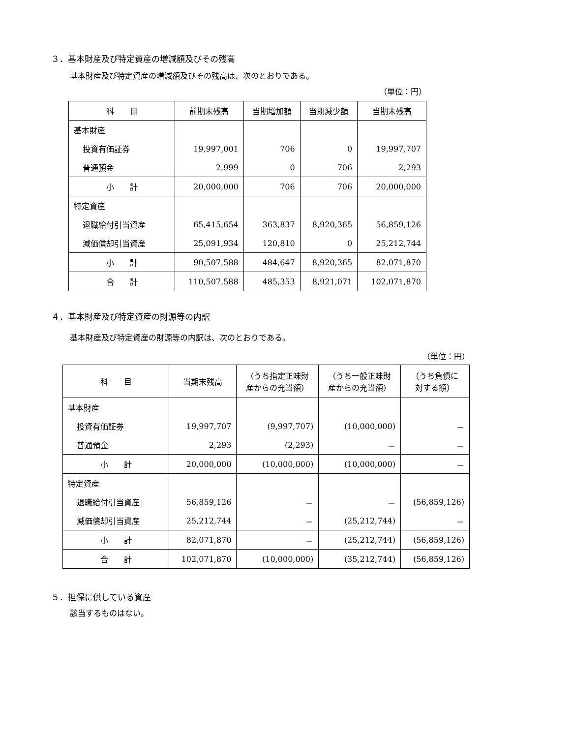３．基本財産及び特定資産の増減額及びその残高
基本財産及び特定資産の増減額及びその残高は、次のとおりである。
（単位：円）
| 科 目 | 前期末残高 | 当期増加額 | 当期減少額 | 当期末残高 |
| --- | --- | --- | --- | --- |
| 基本財産 | | | | |
| 投資有価証券 | 19,997,001 | 706 | 0 | 19,997,707 |
| 普通預金 | 2,999 | 0 | 706 | 2,293 |
| 小 計 | 20,000,000 | 706 | 706 | 20,000,000 |
| 特定資産 | | | | |
| 退職給付引当資産 | 65,415,654 | 363,837 | 8,920,365 | 56,859,126 |
| 減価償却引当資産 | 25,091,934 | 120,810 | 0 | 25,212,744 |
| 小 計 | 90,507,588 | 484,647 | 8,920,365 | 82,071,870 |
| 合 計 | 110,507,588 | 485,353 | 8,921,071 | 102,071,870 |
４．基本財産及び特定資産の財源等の内訳
基本財産及び特定資産の財源等の内訳は、次のとおりである。
（単位：円）
| 科 目 | 当期末残高 | （うち指定正味財 産からの充当額） | （うち一般正味財 産からの充当額） | （うち負債に 対する額） |
| --- | --- | --- | --- | --- |
| 基本財産 | | | | |
| 投資有価証券 | 19,997,707 | (9,997,707) | (10,000,000) | － |
| 普通預金 | 2,293 | (2,293) | － | － |
| 小 計 | 20,000,000 | (10,000,000) | (10,000,000) | － |
| 特定資産 | | | | |
| 退職給付引当資産 | 56,859,126 | － | － | (56,859,126) |
| 減価償却引当資産 | 25,212,744 | － | (25,212,744) | － |
| 小 計 | 82,071,870 | － | (25,212,744) | (56,859,126) |
| 合 計 | 102,071,870 | (10,000,000) | (35,212,744) | (56,859,126) |
５．担保に供している資産
該当するものはない。